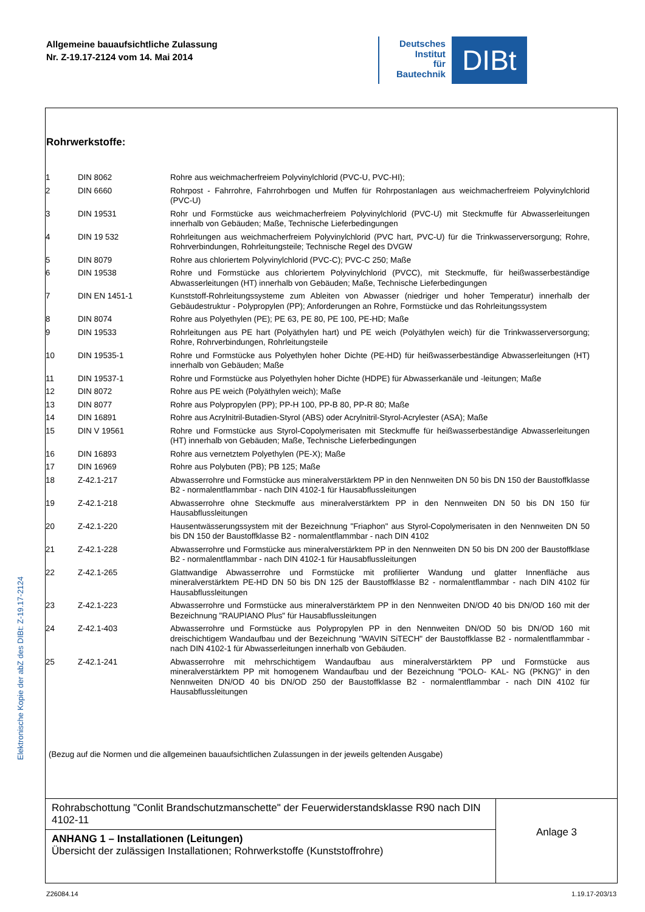Allgemeine bauaufsichtliche Zulassung
Nr. Z-19.17-2124 vom 14. Mai 2014
Deutsches
Institut
für
Bautechnik
DIBt
Elektronische Kopie der abZ des DIBt: Z-19.17-2124
Rohrwerkstoffe:
| 1 | DIN 8062 | Rohre aus weichmacherfreiem Polyvinylchlorid (PVC-U, PVC-HI); |
| 2 | DIN 6660 | Rohrpost - Fahrrohre, Fahrrohrbogen und Muffen für Rohrpostanlagen aus weichmacherfreiem Polyvinylchlorid (PVC-U) |
| 3 | DIN 19531 | Rohr und Formstücke aus weichmacherfreiem Polyvinylchlorid (PVC-U) mit Steckmuffe für Abwasserleitungen innerhalb von Gebäuden; Maße, Technische Lieferbedingungen |
| 4 | DIN 19 532 | Rohrleitungen aus weichmacherfreiem Polyvinylchlorid (PVC hart, PVC-U) für die Trinkwasserversorgung; Rohre, Rohrverbindungen, Rohrleitungsteile; Technische Regel des DVGW |
| 5 | DIN 8079 | Rohre aus chloriertem Polyvinylchlorid (PVC-C); PVC-C 250; Maße |
| 6 | DIN 19538 | Rohre und Formstücke aus chloriertem Polyvinylchlorid (PVCC), mit Steckmuffe, für heißwasserbeständige Abwasserleitungen (HT) innerhalb von Gebäuden; Maße, Technische Lieferbedingungen |
| 7 | DIN EN 1451-1 | Kunststoff-Rohrleitungssysteme zum Ableiten von Abwasser (niedriger und hoher Temperatur) innerhalb der Gebäudestruktur - Polypropylen (PP); Anforderungen an Rohre, Formstücke und das Rohrleitungssystem |
| 8 | DIN 8074 | Rohre aus Polyethylen (PE); PE 63, PE 80, PE 100, PE-HD; Maße |
| 9 | DIN 19533 | Rohrleitungen aus PE hart (Polyäthylen hart) und PE weich (Polyäthylen weich) für die Trinkwasserversorgung; Rohre, Rohrverbindungen, Rohrleitungsteile |
| 10 | DIN 19535-1 | Rohre und Formstücke aus Polyethylen hoher Dichte (PE-HD) für heißwasserbeständige Abwasserleitungen (HT) innerhalb von Gebäuden; Maße |
| 11 | DIN 19537-1 | Rohre und Formstücke aus Polyethylen hoher Dichte (HDPE) für Abwasserkanäle und -leitungen; Maße |
| 12 | DIN 8072 | Rohre aus PE weich (Polyäthylen weich); Maße |
| 13 | DIN 8077 | Rohre aus Polypropylen (PP); PP-H 100, PP-B 80, PP-R 80; Maße |
| 14 | DIN 16891 | Rohre aus Acrylnitril-Butadien-Styrol (ABS) oder Acrylnitril-Styrol-Acrylester (ASA); Maße |
| 15 | DIN V 19561 | Rohre und Formstücke aus Styrol-Copolymerisaten mit Steckmuffe für heißwasserbeständige Abwasserleitungen (HT) innerhalb von Gebäuden; Maße, Technische Lieferbedingungen |
| 16 | DIN 16893 | Rohre aus vernetztem Polyethylen (PE-X); Maße |
| 17 | DIN 16969 | Rohre aus Polybuten (PB); PB 125; Maße |
| 18 | Z-42.1-217 | Abwasserrohre und Formstücke aus mineralverstärktem PP in den Nennweiten DN 50 bis DN 150 der Baustoffklasse B2 - normalentflammbar - nach DIN 4102-1 für Hausabflussleitungen |
| 19 | Z-42.1-218 | Abwasserrohre ohne Steckmuffe aus mineralverstärktem PP in den Nennweiten DN 50 bis DN 150 für Hausabflussleitungen |
| 20 | Z-42.1-220 | Hausentwässerungssystem mit der Bezeichnung "Friaphon" aus Styrol-Copolymerisaten in den Nennweiten DN 50 bis DN 150 der Baustoffklasse B2 - normalentflammbar - nach DIN 4102 |
| 21 | Z-42.1-228 | Abwasserrohre und Formstücke aus mineralverstärktem PP in den Nennweiten DN 50 bis DN 200 der Baustoffklase B2 - normalentflammbar - nach DIN 4102-1 für Hausabflussleitungen |
| 22 | Z-42.1-265 | Glattwandige Abwasserrohre und Formstücke mit profilierter Wandung und glatter Innenfläche aus mineralverstärktem PE-HD DN 50 bis DN 125 der Baustoffklasse B2 - normalentflammbar - nach DIN 4102 für Hausabflussleitungen |
| 23 | Z-42.1-223 | Abwasserrohre und Formstücke aus mineralverstärktem PP in den Nennweiten DN/OD 40 bis DN/OD 160 mit der Bezeichnung "RAUPIANO Plus" für Hausabflussleitungen |
| 24 | Z-42.1-403 | Abwasserrohre und Formstücke aus Polypropylen PP in den Nennweiten DN/OD 50 bis DN/OD 160 mit dreischichtigem Wandaufbau und der Bezeichnung "WAVIN SiTECH" der Baustoffklasse B2 - normalentflammbar - nach DIN 4102-1 für Abwasserleitungen innerhalb von Gebäuden. |
| 25 | Z-42.1-241 | Abwasserrohre mit mehrschichtigem Wandaufbau aus mineralverstärktem PP und Formstücke aus mineralverstärktem PP mit homogenem Wandaufbau und der Bezeichnung "POLO- KAL- NG (PKNG)" in den Nennweiten DN/OD 40 bis DN/OD 250 der Baustoffklasse B2 - normalentflammbar - nach DIN 4102 für Hausabflussleitungen |
(Bezug auf die Normen und die allgemeinen bauaufsichtlichen Zulassungen in der jeweils geltenden Ausgabe)
Rohrabschottung "Conlit Brandschutzmanschette" der Feuerwiderstandsklasse R90 nach DIN 4102-11
ANHANG 1 – Installationen (Leitungen)
Übersicht der zulässigen Installationen; Rohrwerkstoffe (Kunststoffrohre)
Anlage 3
Z26084.14 1.19.17-203/13